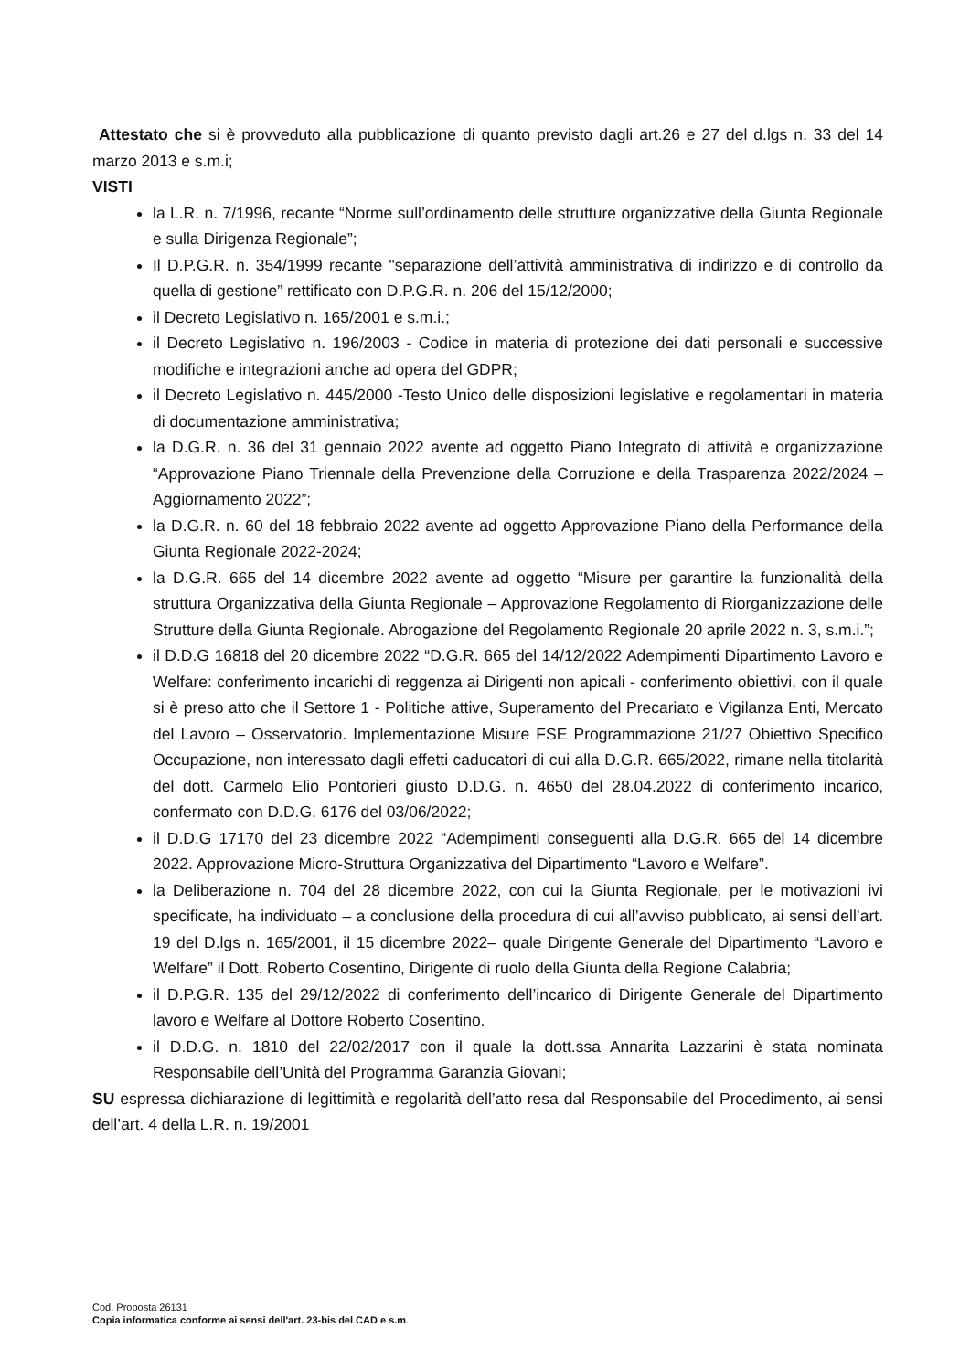Attestato che si è provveduto alla pubblicazione di quanto previsto dagli art.26 e 27 del d.lgs n. 33 del 14 marzo 2013 e s.m.i;
VISTI
la L.R. n. 7/1996, recante “Norme sull’ordinamento delle strutture organizzative della Giunta Regionale e sulla Dirigenza Regionale”;
Il D.P.G.R. n. 354/1999 recante "separazione dell’attività amministrativa di indirizzo e di controllo da quella di gestione” rettificato con D.P.G.R. n. 206 del 15/12/2000;
il Decreto Legislativo n. 165/2001 e s.m.i.;
il Decreto Legislativo n. 196/2003 - Codice in materia di protezione dei dati personali e successive modifiche e integrazioni anche ad opera del GDPR;
il Decreto Legislativo n. 445/2000 -Testo Unico delle disposizioni legislative e regolamentari in materia di documentazione amministrativa;
la D.G.R. n. 36 del 31 gennaio 2022 avente ad oggetto Piano Integrato di attività e organizzazione “Approvazione Piano Triennale della Prevenzione della Corruzione e della Trasparenza 2022/2024 – Aggiornamento 2022”;
la D.G.R. n. 60 del 18 febbraio 2022 avente ad oggetto Approvazione Piano della Performance della Giunta Regionale 2022-2024;
la D.G.R. 665 del 14 dicembre 2022 avente ad oggetto “Misure per garantire la funzionalità della struttura Organizzativa della Giunta Regionale – Approvazione Regolamento di Riorganizzazione delle Strutture della Giunta Regionale. Abrogazione del Regolamento Regionale 20 aprile 2022 n. 3, s.m.i.”;
il D.D.G 16818 del 20 dicembre 2022 “D.G.R. 665 del 14/12/2022 Adempimenti Dipartimento Lavoro e Welfare: conferimento incarichi di reggenza ai Dirigenti non apicali - conferimento obiettivi, con il quale si è preso atto che il Settore 1 - Politiche attive, Superamento del Precariato e Vigilanza Enti, Mercato del Lavoro – Osservatorio. Implementazione Misure FSE Programmazione 21/27 Obiettivo Specifico Occupazione, non interessato dagli effetti caducatori di cui alla D.G.R. 665/2022, rimane nella titolarità del dott. Carmelo Elio Pontorieri giusto D.D.G. n. 4650 del 28.04.2022 di conferimento incarico, confermato con D.D.G. 6176 del 03/06/2022;
il D.D.G 17170 del 23 dicembre 2022 “Adempimenti conseguenti alla D.G.R. 665 del 14 dicembre 2022. Approvazione Micro-Struttura Organizzativa del Dipartimento “Lavoro e Welfare”.
la Deliberazione n. 704 del 28 dicembre 2022, con cui la Giunta Regionale, per le motivazioni ivi specificate, ha individuato – a conclusione della procedura di cui all’avviso pubblicato, ai sensi dell’art. 19 del D.lgs n. 165/2001, il 15 dicembre 2022– quale Dirigente Generale del Dipartimento “Lavoro e Welfare” il Dott. Roberto Cosentino, Dirigente di ruolo della Giunta della Regione Calabria;
il D.P.G.R. 135 del 29/12/2022 di conferimento dell’incarico di Dirigente Generale del Dipartimento lavoro e Welfare al Dottore Roberto Cosentino.
il D.D.G. n. 1810 del 22/02/2017 con il quale la dott.ssa Annarita Lazzarini è stata nominata Responsabile dell’Unità del Programma Garanzia Giovani;
SU espressa dichiarazione di legittimità e regolarità dell’atto resa dal Responsabile del Procedimento, ai sensi dell’art. 4 della L.R. n. 19/2001
Cod. Proposta 26131
Copia informatica conforme ai sensi dell'art. 23-bis del CAD e s.m.